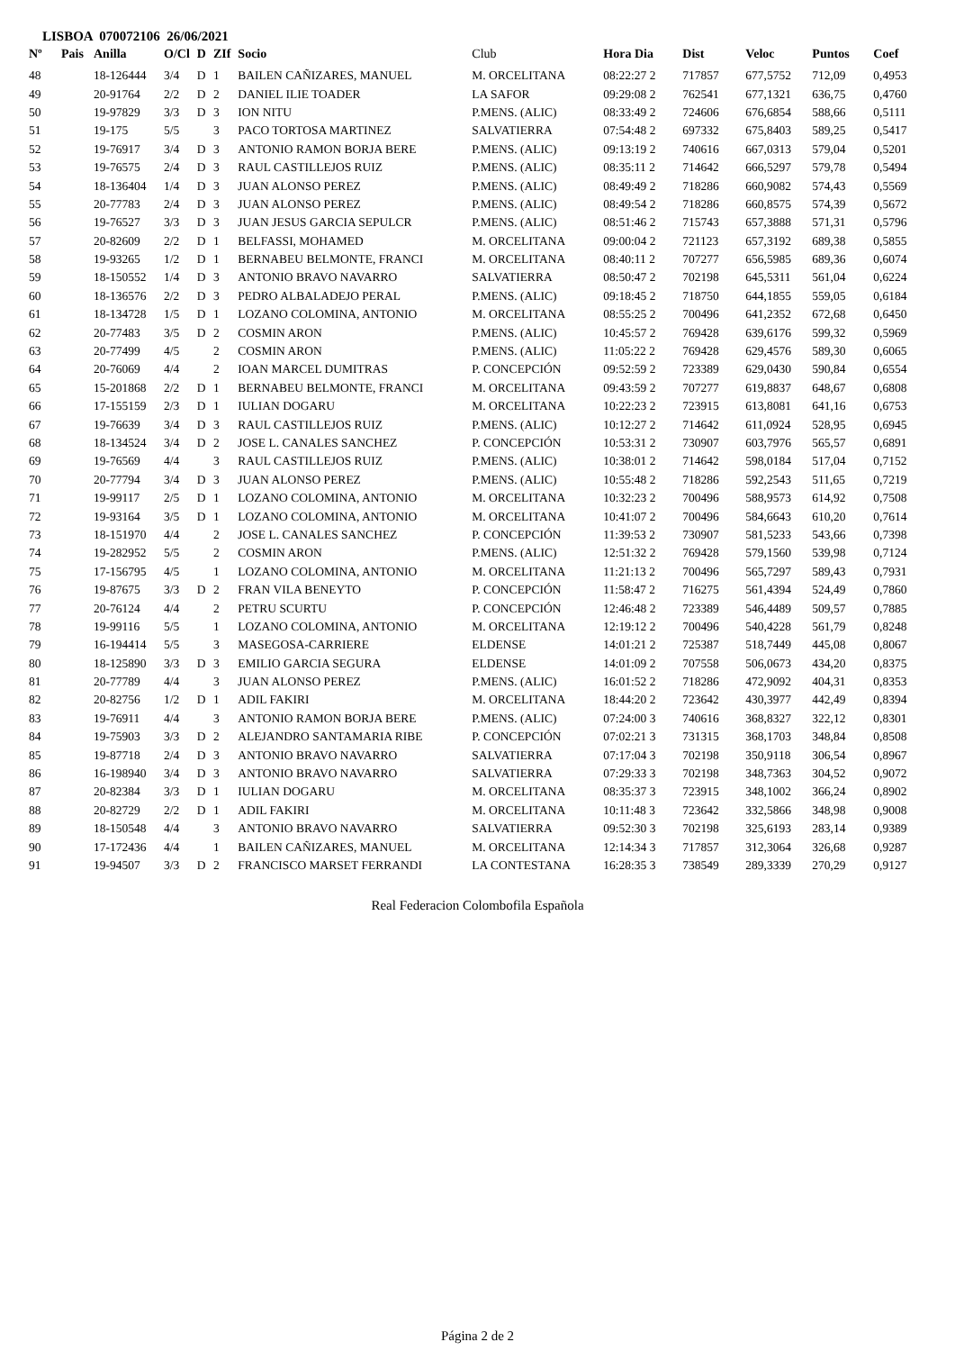LISBOA 070072106 26/06/2021
| Nº | Pais | Anilla | O/Cl | D | ZIf | Socio | Club | Hora Dia | Dist | Veloc | Puntos | Coef |
| --- | --- | --- | --- | --- | --- | --- | --- | --- | --- | --- | --- | --- |
| 48 | | 18-126444 | 3/4 | D | 1 | BAILEN CAÑIZARES, MANUEL | M. ORCELITANA | 08:22:27 2 | 717857 | 677,5752 | 712,09 | 0,4953 |
| 49 | | 20-91764 | 2/2 | D | 2 | DANIEL ILIE TOADER | LA SAFOR | 09:29:08 2 | 762541 | 677,1321 | 636,75 | 0,4760 |
| 50 | | 19-97829 | 3/3 | D | 3 | ION NITU | P.MENS. (ALIC) | 08:33:49 2 | 724606 | 676,6854 | 588,66 | 0,5111 |
| 51 | | 19-175 | 5/5 | | 3 | PACO TORTOSA MARTINEZ | SALVATIERRA | 07:54:48 2 | 697332 | 675,8403 | 589,25 | 0,5417 |
| 52 | | 19-76917 | 3/4 | D | 3 | ANTONIO RAMON BORJA BERE | P.MENS. (ALIC) | 09:13:19 2 | 740616 | 667,0313 | 579,04 | 0,5201 |
| 53 | | 19-76575 | 2/4 | D | 3 | RAUL CASTILLEJOS RUIZ | P.MENS. (ALIC) | 08:35:11 2 | 714642 | 666,5297 | 579,78 | 0,5494 |
| 54 | | 18-136404 | 1/4 | D | 3 | JUAN ALONSO PEREZ | P.MENS. (ALIC) | 08:49:49 2 | 718286 | 660,9082 | 574,43 | 0,5569 |
| 55 | | 20-77783 | 2/4 | D | 3 | JUAN ALONSO PEREZ | P.MENS. (ALIC) | 08:49:54 2 | 718286 | 660,8575 | 574,39 | 0,5672 |
| 56 | | 19-76527 | 3/3 | D | 3 | JUAN JESUS GARCIA SEPULCR | P.MENS. (ALIC) | 08:51:46 2 | 715743 | 657,3888 | 571,31 | 0,5796 |
| 57 | | 20-82609 | 2/2 | D | 1 | BELFASSI, MOHAMED | M. ORCELITANA | 09:00:04 2 | 721123 | 657,3192 | 689,38 | 0,5855 |
| 58 | | 19-93265 | 1/2 | D | 1 | BERNABEU BELMONTE, FRANCI | M. ORCELITANA | 08:40:11 2 | 707277 | 656,5985 | 689,36 | 0,6074 |
| 59 | | 18-150552 | 1/4 | D | 3 | ANTONIO BRAVO NAVARRO | SALVATIERRA | 08:50:47 2 | 702198 | 645,5311 | 561,04 | 0,6224 |
| 60 | | 18-136576 | 2/2 | D | 3 | PEDRO ALBALADEJO PERAL | P.MENS. (ALIC) | 09:18:45 2 | 718750 | 644,1855 | 559,05 | 0,6184 |
| 61 | | 18-134728 | 1/5 | D | 1 | LOZANO COLOMINA, ANTONIO | M. ORCELITANA | 08:55:25 2 | 700496 | 641,2352 | 672,68 | 0,6450 |
| 62 | | 20-77483 | 3/5 | D | 2 | COSMIN ARON | P.MENS. (ALIC) | 10:45:57 2 | 769428 | 639,6176 | 599,32 | 0,5969 |
| 63 | | 20-77499 | 4/5 | | 2 | COSMIN ARON | P.MENS. (ALIC) | 11:05:22 2 | 769428 | 629,4576 | 589,30 | 0,6065 |
| 64 | | 20-76069 | 4/4 | | 2 | IOAN MARCEL DUMITRAS | P. CONCEPCIÓN | 09:52:59 2 | 723389 | 629,0430 | 590,84 | 0,6554 |
| 65 | | 15-201868 | 2/2 | D | 1 | BERNABEU BELMONTE, FRANCI | M. ORCELITANA | 09:43:59 2 | 707277 | 619,8837 | 648,67 | 0,6808 |
| 66 | | 17-155159 | 2/3 | D | 1 | IULIAN DOGARU | M. ORCELITANA | 10:22:23 2 | 723915 | 613,8081 | 641,16 | 0,6753 |
| 67 | | 19-76639 | 3/4 | D | 3 | RAUL CASTILLEJOS RUIZ | P.MENS. (ALIC) | 10:12:27 2 | 714642 | 611,0924 | 528,95 | 0,6945 |
| 68 | | 18-134524 | 3/4 | D | 2 | JOSE L. CANALES SANCHEZ | P. CONCEPCIÓN | 10:53:31 2 | 730907 | 603,7976 | 565,57 | 0,6891 |
| 69 | | 19-76569 | 4/4 | | 3 | RAUL CASTILLEJOS RUIZ | P.MENS. (ALIC) | 10:38:01 2 | 714642 | 598,0184 | 517,04 | 0,7152 |
| 70 | | 20-77794 | 3/4 | D | 3 | JUAN ALONSO PEREZ | P.MENS. (ALIC) | 10:55:48 2 | 718286 | 592,2543 | 511,65 | 0,7219 |
| 71 | | 19-99117 | 2/5 | D | 1 | LOZANO COLOMINA, ANTONIO | M. ORCELITANA | 10:32:23 2 | 700496 | 588,9573 | 614,92 | 0,7508 |
| 72 | | 19-93164 | 3/5 | D | 1 | LOZANO COLOMINA, ANTONIO | M. ORCELITANA | 10:41:07 2 | 700496 | 584,6643 | 610,20 | 0,7614 |
| 73 | | 18-151970 | 4/4 | | 2 | JOSE L. CANALES SANCHEZ | P. CONCEPCIÓN | 11:39:53 2 | 730907 | 581,5233 | 543,66 | 0,7398 |
| 74 | | 19-282952 | 5/5 | | 2 | COSMIN ARON | P.MENS. (ALIC) | 12:51:32 2 | 769428 | 579,1560 | 539,98 | 0,7124 |
| 75 | | 17-156795 | 4/5 | | 1 | LOZANO COLOMINA, ANTONIO | M. ORCELITANA | 11:21:13 2 | 700496 | 565,7297 | 589,43 | 0,7931 |
| 76 | | 19-87675 | 3/3 | D | 2 | FRAN VILA BENEYTO | P. CONCEPCIÓN | 11:58:47 2 | 716275 | 561,4394 | 524,49 | 0,7860 |
| 77 | | 20-76124 | 4/4 | | 2 | PETRU SCURTU | P. CONCEPCIÓN | 12:46:48 2 | 723389 | 546,4489 | 509,57 | 0,7885 |
| 78 | | 19-99116 | 5/5 | | 1 | LOZANO COLOMINA, ANTONIO | M. ORCELITANA | 12:19:12 2 | 700496 | 540,4228 | 561,79 | 0,8248 |
| 79 | | 16-194414 | 5/5 | | 3 | MASEGOSA-CARRIERE | ELDENSE | 14:01:21 2 | 725387 | 518,7449 | 445,08 | 0,8067 |
| 80 | | 18-125890 | 3/3 | D | 3 | EMILIO GARCIA SEGURA | ELDENSE | 14:01:09 2 | 707558 | 506,0673 | 434,20 | 0,8375 |
| 81 | | 20-77789 | 4/4 | | 3 | JUAN ALONSO PEREZ | P.MENS. (ALIC) | 16:01:52 2 | 718286 | 472,9092 | 404,31 | 0,8353 |
| 82 | | 20-82756 | 1/2 | D | 1 | ADIL FAKIRI | M. ORCELITANA | 18:44:20 2 | 723642 | 430,3977 | 442,49 | 0,8394 |
| 83 | | 19-76911 | 4/4 | | 3 | ANTONIO RAMON BORJA BERE | P.MENS. (ALIC) | 07:24:00 3 | 740616 | 368,8327 | 322,12 | 0,8301 |
| 84 | | 19-75903 | 3/3 | D | 2 | ALEJANDRO SANTAMARIA RIBE | P. CONCEPCIÓN | 07:02:21 3 | 731315 | 368,1703 | 348,84 | 0,8508 |
| 85 | | 19-87718 | 2/4 | D | 3 | ANTONIO BRAVO NAVARRO | SALVATIERRA | 07:17:04 3 | 702198 | 350,9118 | 306,54 | 0,8967 |
| 86 | | 16-198940 | 3/4 | D | 3 | ANTONIO BRAVO NAVARRO | SALVATIERRA | 07:29:33 3 | 702198 | 348,7363 | 304,52 | 0,9072 |
| 87 | | 20-82384 | 3/3 | D | 1 | IULIAN DOGARU | M. ORCELITANA | 08:35:37 3 | 723915 | 348,1002 | 366,24 | 0,8902 |
| 88 | | 20-82729 | 2/2 | D | 1 | ADIL FAKIRI | M. ORCELITANA | 10:11:48 3 | 723642 | 332,5866 | 348,98 | 0,9008 |
| 89 | | 18-150548 | 4/4 | | 3 | ANTONIO BRAVO NAVARRO | SALVATIERRA | 09:52:30 3 | 702198 | 325,6193 | 283,14 | 0,9389 |
| 90 | | 17-172436 | 4/4 | | 1 | BAILEN CAÑIZARES, MANUEL | M. ORCELITANA | 12:14:34 3 | 717857 | 312,3064 | 326,68 | 0,9287 |
| 91 | | 19-94507 | 3/3 | D | 2 | FRANCISCO MARSET FERRANDI | LA CONTESTANA | 16:28:35 3 | 738549 | 289,3339 | 270,29 | 0,9127 |
Real Federacion Colombofila Española
Página 2 de 2